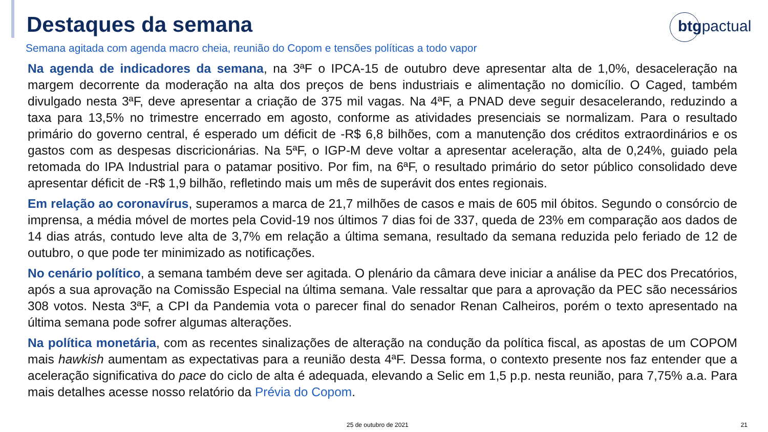Destaques da semana
btgpactual
Semana agitada com agenda macro cheia, reunião do Copom e tensões políticas a todo vapor
Na agenda de indicadores da semana, na 3ªF o IPCA-15 de outubro deve apresentar alta de 1,0%, desaceleração na margem decorrente da moderação na alta dos preços de bens industriais e alimentação no domicílio. O Caged, também divulgado nesta 3ªF, deve apresentar a criação de 375 mil vagas. Na 4ªF, a PNAD deve seguir desacelerando, reduzindo a taxa para 13,5% no trimestre encerrado em agosto, conforme as atividades presenciais se normalizam. Para o resultado primário do governo central, é esperado um déficit de -R$ 6,8 bilhões, com a manutenção dos créditos extraordinários e os gastos com as despesas discricionárias. Na 5ªF, o IGP-M deve voltar a apresentar aceleração, alta de 0,24%, guiado pela retomada do IPA Industrial para o patamar positivo. Por fim, na 6ªF, o resultado primário do setor público consolidado deve apresentar déficit de -R$ 1,9 bilhão, refletindo mais um mês de superávit dos entes regionais.
Em relação ao coronavírus, superamos a marca de 21,7 milhões de casos e mais de 605 mil óbitos. Segundo o consórcio de imprensa, a média móvel de mortes pela Covid-19 nos últimos 7 dias foi de 337, queda de 23% em comparação aos dados de 14 dias atrás, contudo leve alta de 3,7% em relação a última semana, resultado da semana reduzida pelo feriado de 12 de outubro, o que pode ter minimizado as notificações.
No cenário político, a semana também deve ser agitada. O plenário da câmara deve iniciar a análise da PEC dos Precatórios, após a sua aprovação na Comissão Especial na última semana. Vale ressaltar que para a aprovação da PEC são necessários 308 votos. Nesta 3ªF, a CPI da Pandemia vota o parecer final do senador Renan Calheiros, porém o texto apresentado na última semana pode sofrer algumas alterações.
Na política monetária, com as recentes sinalizações de alteração na condução da política fiscal, as apostas de um COPOM mais hawkish aumentam as expectativas para a reunião desta 4ªF. Dessa forma, o contexto presente nos faz entender que a aceleração significativa do pace do ciclo de alta é adequada, elevando a Selic em 1,5 p.p. nesta reunião, para 7,75% a.a. Para mais detalhes acesse nosso relatório da Prévia do Copom.
25 de outubro de 2021 21